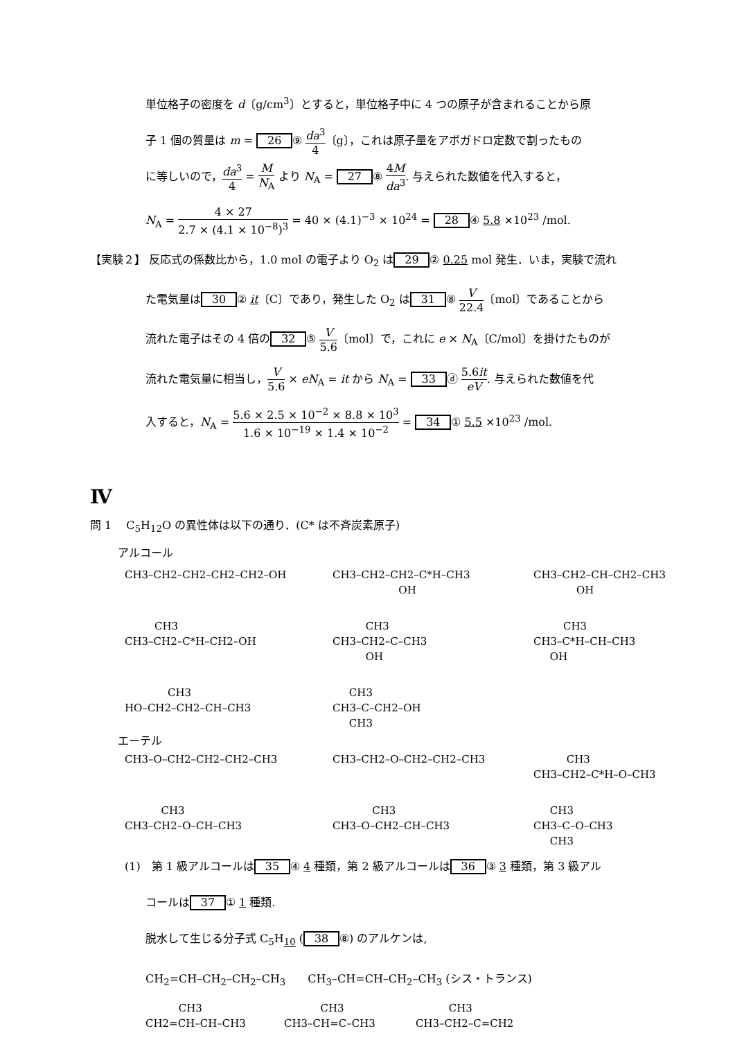単位格子の密度を d〔g/cm<sup>3</sup>〕とすると，単位格子中に 4 つの原子が含まれることから原
子 1 個の質量は m = 26 ⑨ da<sup>3</sup> 4〔g〕，これは原子量をアボガドロ定数で割ったもの
に等しいので，da<sup>3</sup> 4 = M N<sub>A</sub> より N<sub>A</sub> = 27 ⑧ 4M da<sup>3</sup>. 与えられた数値を代入すると，
N<sub>A</sub> = 4 × 27 2.7 × (4.1 × 10<sup>−8</sup>)<sup>3</sup> = 40 × (4.1)<sup>−3</sup> × 10<sup>24</sup> = 28 ④ 5.8 ×10<sup>23</sup> /mol.
【実験２】 反応式の係数比から，1.0 mol の電子より O<sub>2</sub> は 29 ② 0.25 mol 発生．いま，実験で流れ
た電気量は 30 ② it〔C〕であり，発生した O<sub>2</sub> は 31 ⑧ V 22.4〔mol〕であることから
流れた電子はその 4 倍の 32 ⑤ V 5.6〔mol〕で，これに e × N<sub>A</sub>〔C/mol〕を掛けたものが
流れた電気量に相当し，V 5.6 × eN<sub>A</sub> = it から N<sub>A</sub> = 33 ⓓ 5.6it eV. 与えられた数値を代
入すると，N<sub>A</sub> = 5.6 × 2.5 × 10<sup>−2</sup> × 8.8 × 10<sup>3</sup> 1.6 × 10<sup>−19</sup> × 1.4 × 10<sup>−2</sup> = 34 ① 5.5 ×10<sup>23</sup> /mol.
Ⅳ
問 1　 C<sub>5</sub>H<sub>12</sub>O の異性体は以下の通り．(C* は不斉炭素原子)
アルコール
CH3–CH2–CH2–CH2–CH2–OH
CH3–CH2–CH2–C*H–CH3 OH
CH3–CH2–CH–CH2–CH3 OH
CH3 CH3–CH2–C*H–CH2–OH
CH3 CH3–CH2–C–CH3 OH
CH3 CH3–C*H–CH–CH3 OH
CH3 HO–CH2–CH2–CH–CH3
CH3 CH3–C–CH2–OH CH3
エーテル
CH3–O–CH2–CH2–CH2–CH3
CH3–CH2–O–CH2–CH2–CH3
CH3 CH3–CH2–C*H–O–CH3
CH3 CH3–CH2–O–CH–CH3
CH3 CH3–O–CH2–CH–CH3
CH3 CH3–C–O–CH3 CH3
(1)　第 1 級アルコールは 35 ④ 4 種類，第 2 級アルコールは 36 ③ 3 種類，第 3 級アル
コールは 37 ① 1 種類.
脱水して生じる分子式 C<sub>5</sub>H<sub>10</sub> (38 ⑧) のアルケンは,
CH<sub>2</sub>=CH–CH<sub>2</sub>–CH<sub>2</sub>–CH<sub>3</sub>　　CH<sub>3</sub>–CH=CH–CH<sub>2</sub>–CH<sub>3</sub> (シス・トランス)
CH3 CH2=CH–CH–CH3
CH3 CH3–CH=C–CH3
CH3 CH3–CH2–C=CH2